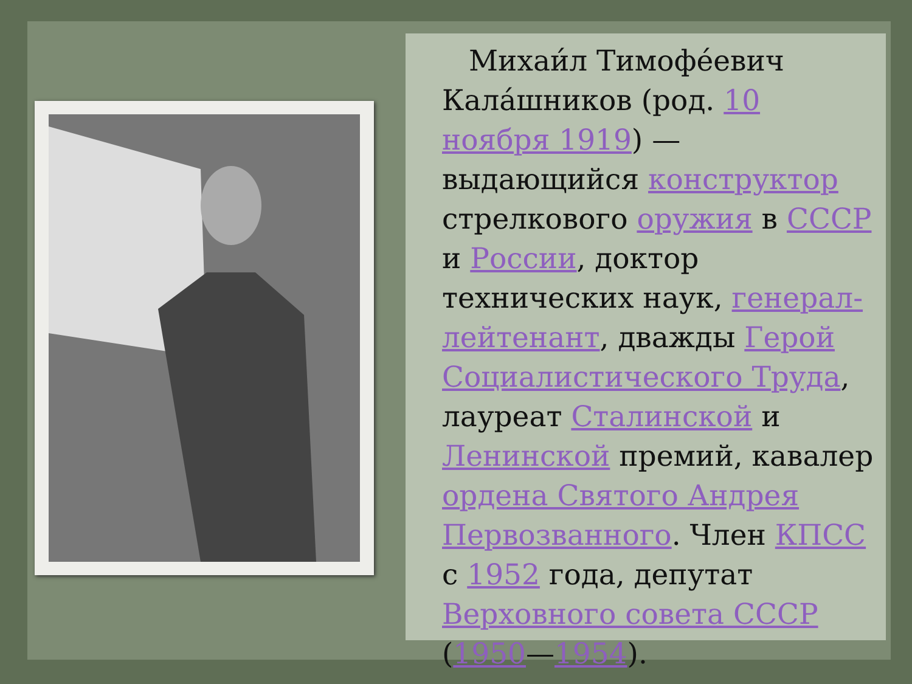Михаи́л Тимофе́евич Кала́шников (род. 10 ноября 1919) — выдающийся конструктор стрелкового оружия в СССР и России, доктор технических наук, генерал-лейтенант, дважды Герой Социалистического Труда, лауреат Сталинской и Ленинской премий, кавалер ордена Святого Андрея Первозванного. Член КПСС с 1952 года, депутат Верховного совета СССР (1950—1954).